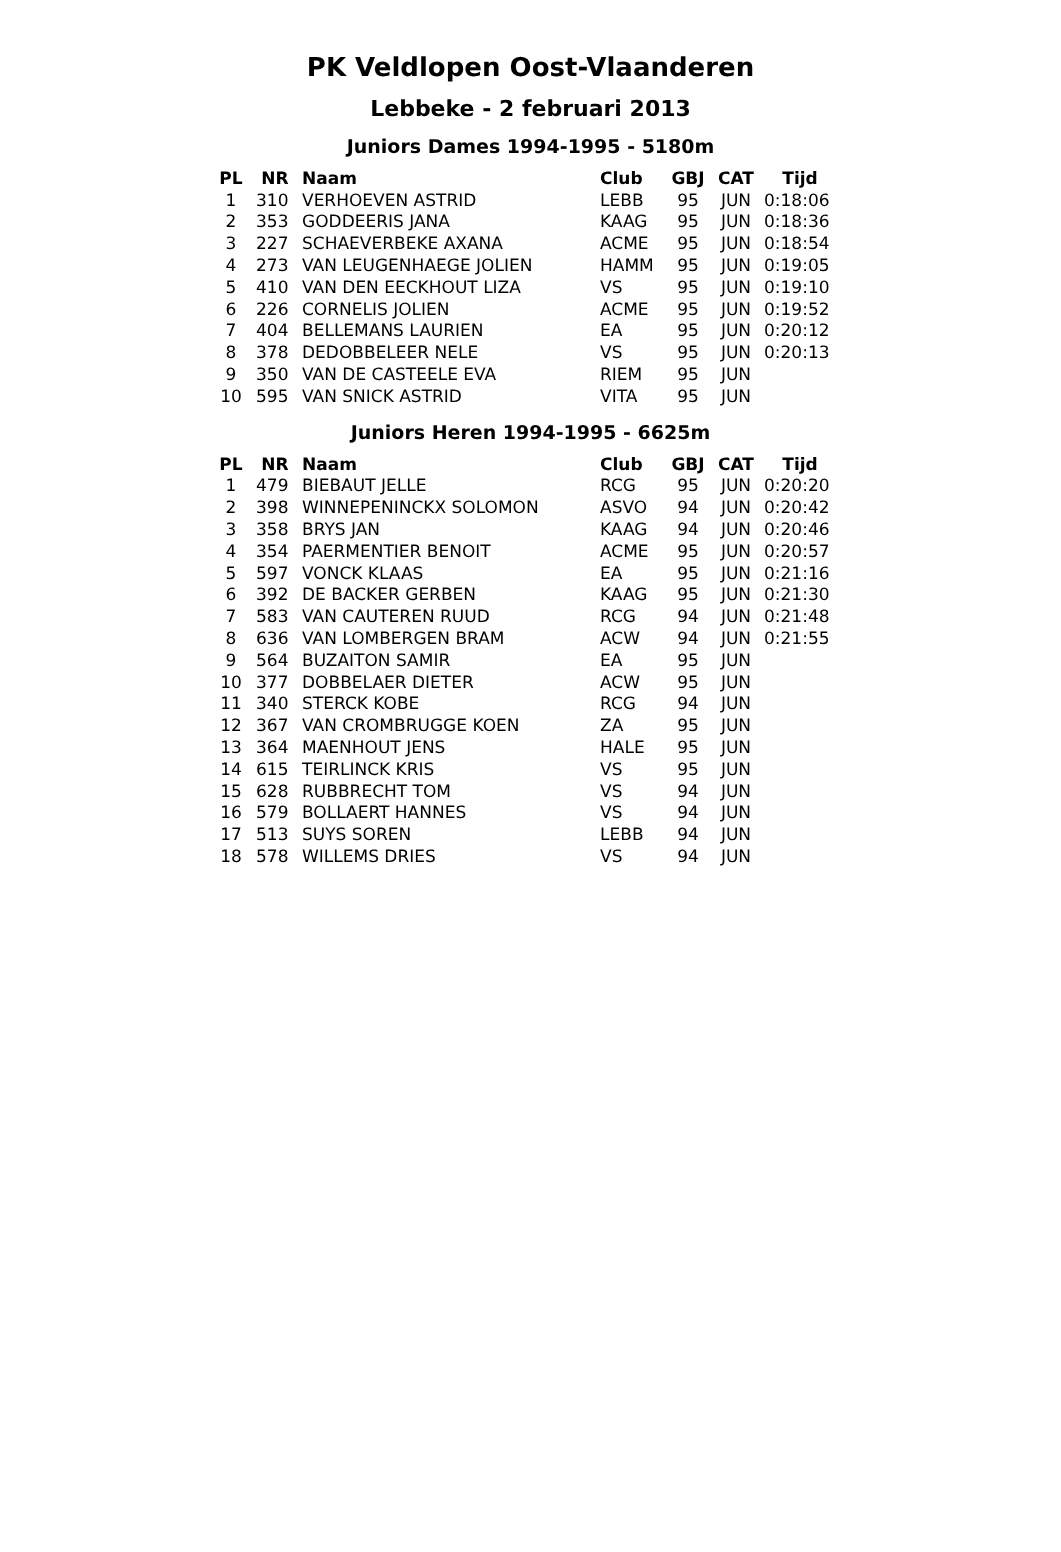PK Veldlopen Oost-Vlaanderen
Lebbeke - 2 februari 2013
Juniors Dames 1994-1995 - 5180m
| PL | NR | Naam | Club | GBJ | CAT | Tijd |
| --- | --- | --- | --- | --- | --- | --- |
| 1 | 310 | VERHOEVEN ASTRID | LEBB | 95 | JUN | 0:18:06 |
| 2 | 353 | GODDEERIS JANA | KAAG | 95 | JUN | 0:18:36 |
| 3 | 227 | SCHAEVERBEKE AXANA | ACME | 95 | JUN | 0:18:54 |
| 4 | 273 | VAN LEUGENHAEGE JOLIEN | HAMM | 95 | JUN | 0:19:05 |
| 5 | 410 | VAN DEN EECKHOUT LIZA | VS | 95 | JUN | 0:19:10 |
| 6 | 226 | CORNELIS JOLIEN | ACME | 95 | JUN | 0:19:52 |
| 7 | 404 | BELLEMANS LAURIEN | EA | 95 | JUN | 0:20:12 |
| 8 | 378 | DEDOBBELEER NELE | VS | 95 | JUN | 0:20:13 |
| 9 | 350 | VAN DE CASTEELE EVA | RIEM | 95 | JUN | |
| 10 | 595 | VAN SNICK ASTRID | VITA | 95 | JUN | |
Juniors Heren 1994-1995 - 6625m
| PL | NR | Naam | Club | GBJ | CAT | Tijd |
| --- | --- | --- | --- | --- | --- | --- |
| 1 | 479 | BIEBAUT JELLE | RCG | 95 | JUN | 0:20:20 |
| 2 | 398 | WINNEPENINCKX SOLOMON | ASVO | 94 | JUN | 0:20:42 |
| 3 | 358 | BRYS JAN | KAAG | 94 | JUN | 0:20:46 |
| 4 | 354 | PAERMENTIER BENOIT | ACME | 95 | JUN | 0:20:57 |
| 5 | 597 | VONCK KLAAS | EA | 95 | JUN | 0:21:16 |
| 6 | 392 | DE BACKER GERBEN | KAAG | 95 | JUN | 0:21:30 |
| 7 | 583 | VAN CAUTEREN RUUD | RCG | 94 | JUN | 0:21:48 |
| 8 | 636 | VAN LOMBERGEN BRAM | ACW | 94 | JUN | 0:21:55 |
| 9 | 564 | BUZAITON SAMIR | EA | 95 | JUN | |
| 10 | 377 | DOBBELAER DIETER | ACW | 95 | JUN | |
| 11 | 340 | STERCK KOBE | RCG | 94 | JUN | |
| 12 | 367 | VAN CROMBRUGGE KOEN | ZA | 95 | JUN | |
| 13 | 364 | MAENHOUT JENS | HALE | 95 | JUN | |
| 14 | 615 | TEIRLINCK KRIS | VS | 95 | JUN | |
| 15 | 628 | RUBBRECHT TOM | VS | 94 | JUN | |
| 16 | 579 | BOLLAERT HANNES | VS | 94 | JUN | |
| 17 | 513 | SUYS SOREN | LEBB | 94 | JUN | |
| 18 | 578 | WILLEMS DRIES | VS | 94 | JUN | |